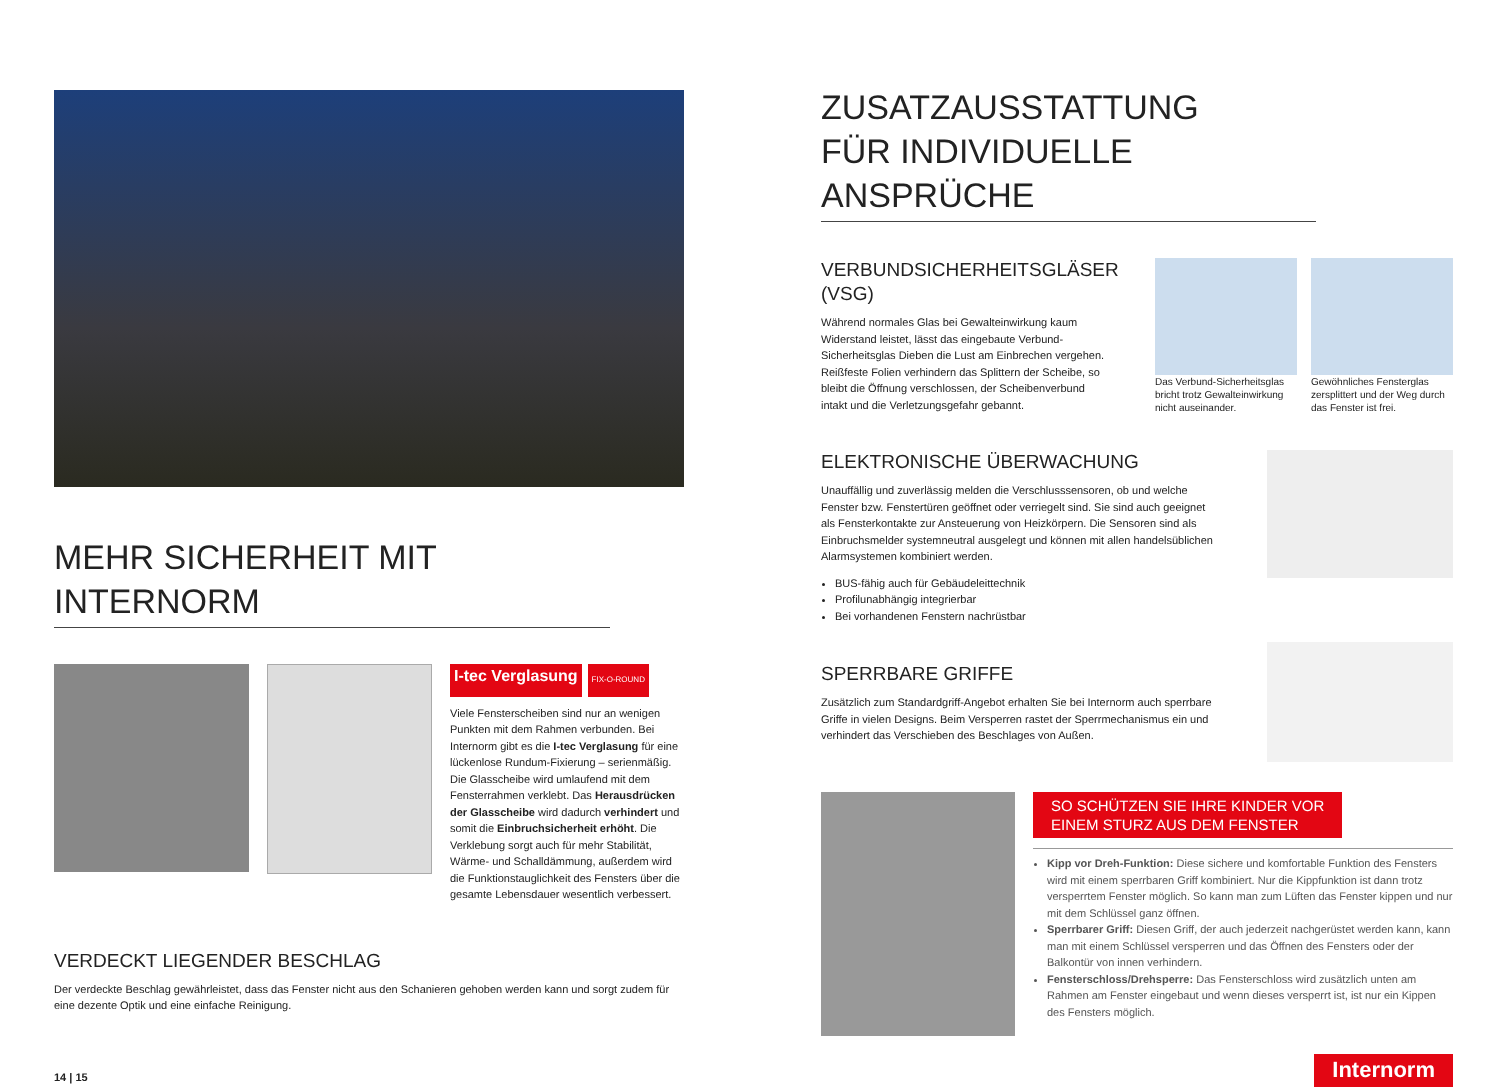MEHR SICHERHEIT MIT INTERNORM
I-tec Verglasung FIX-O-ROUND
Viele Fensterscheiben sind nur an wenigen Punkten mit dem Rahmen verbunden. Bei Internorm gibt es die I-tec Verglasung für eine lückenlose Rundum-Fixierung – serienmäßig. Die Glasscheibe wird umlaufend mit dem Fensterrahmen verklebt. Das Herausdrücken der Glasscheibe wird dadurch verhindert und somit die Einbruchsicherheit erhöht. Die Verklebung sorgt auch für mehr Stabilität, Wärme- und Schalldämmung, außerdem wird die Funktionstauglichkeit des Fensters über die gesamte Lebensdauer wesentlich verbessert.
VERDECKT LIEGENDER BESCHLAG
Der verdeckte Beschlag gewährleistet, dass das Fenster nicht aus den Schanieren gehoben werden kann und sorgt zudem für eine dezente Optik und eine einfache Reinigung.
14 | 15
ZUSATZAUSSTATTUNG
FÜR INDIVIDUELLE ANSPRÜCHE
VERBUNDSICHERHEITSGLÄSER (VSG)
Während normales Glas bei Gewalteinwirkung kaum Widerstand leistet, lässt das eingebaute Verbund-Sicherheitsglas Dieben die Lust am Einbrechen vergehen. Reißfeste Folien verhindern das Splittern der Scheibe, so bleibt die Öffnung verschlossen, der Scheibenverbund intakt und die Verletzungsgefahr gebannt.
Das Verbund-Sicherheitsglas bricht trotz Gewalteinwirkung nicht auseinander.
Gewöhnliches Fensterglas zersplittert und der Weg durch das Fenster ist frei.
ELEKTRONISCHE ÜBERWACHUNG
Unauffällig und zuverlässig melden die Verschlusssensoren, ob und welche Fenster bzw. Fenstertüren geöffnet oder verriegelt sind. Sie sind auch geeignet als Fensterkontakte zur Ansteuerung von Heizkörpern. Die Sensoren sind als Einbruchsmelder systemneutral ausgelegt und können mit allen handelsüblichen Alarmsystemen kombiniert werden.
BUS-fähig auch für Gebäudeleittechnik
Profilunabhängig integrierbar
Bei vorhandenen Fenstern nachrüstbar
SPERRBARE GRIFFE
Zusätzlich zum Standardgriff-Angebot erhalten Sie bei Internorm auch sperrbare Griffe in vielen Designs. Beim Versperren rastet der Sperrmechanismus ein und verhindert das Verschieben des Beschlages von Außen.
SO SCHÜTZEN SIE IHRE KINDER VOR
EINEM STURZ AUS DEM FENSTER
Kipp vor Dreh-Funktion: Diese sichere und komfortable Funktion des Fensters wird mit einem sperrbaren Griff kombiniert. Nur die Kippfunktion ist dann trotz versperrtem Fenster möglich. So kann man zum Lüften das Fenster kippen und nur mit dem Schlüssel ganz öffnen.
Sperrbarer Griff: Diesen Griff, der auch jederzeit nachgerüstet werden kann, kann man mit einem Schlüssel versperren und das Öffnen des Fensters oder der Balkontür von innen verhindern.
Fensterschloss/Drehsperre: Das Fensterschloss wird zusätzlich unten am Rahmen am Fenster eingebaut und wenn dieses versperrt ist, ist nur ein Kippen des Fensters möglich.
Internorm